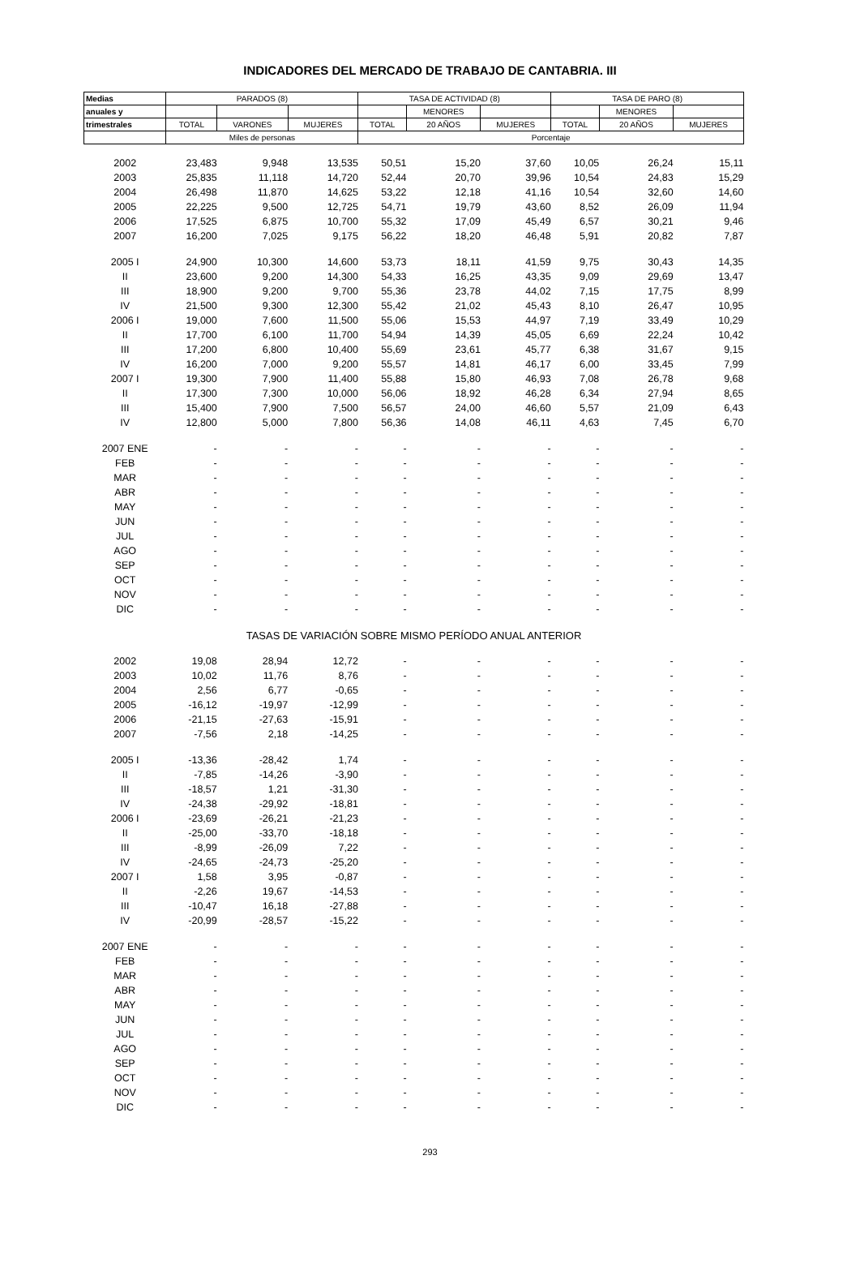INDICADORES DEL MERCADO DE TRABAJO DE CANTABRIA. III
| Medias | PARADOS (8) | | | TASA DE ACTIVIDAD (8) | | | TASA DE PARO (8) | | |
| --- | --- | --- | --- | --- | --- | --- | --- | --- | --- |
| anuales y | | | | | MENORES | | | MENORES | |
| trimestrales | TOTAL | VARONES | MUJERES | TOTAL | 20 AÑOS | MUJERES | TOTAL | 20 AÑOS | MUJERES |
| | Miles de personas | | | Porcentaje | | | | | |
| 2002 | 23,483 | 9,948 | 13,535 | 50,51 | 15,20 | 37,60 | 10,05 | 26,24 | 15,11 |
| 2003 | 25,835 | 11,118 | 14,720 | 52,44 | 20,70 | 39,96 | 10,54 | 24,83 | 15,29 |
| 2004 | 26,498 | 11,870 | 14,625 | 53,22 | 12,18 | 41,16 | 10,54 | 32,60 | 14,60 |
| 2005 | 22,225 | 9,500 | 12,725 | 54,71 | 19,79 | 43,60 | 8,52 | 26,09 | 11,94 |
| 2006 | 17,525 | 6,875 | 10,700 | 55,32 | 17,09 | 45,49 | 6,57 | 30,21 | 9,46 |
| 2007 | 16,200 | 7,025 | 9,175 | 56,22 | 18,20 | 46,48 | 5,91 | 20,82 | 7,87 |
| 2005 I | 24,900 | 10,300 | 14,600 | 53,73 | 18,11 | 41,59 | 9,75 | 30,43 | 14,35 |
| II | 23,600 | 9,200 | 14,300 | 54,33 | 16,25 | 43,35 | 9,09 | 29,69 | 13,47 |
| III | 18,900 | 9,200 | 9,700 | 55,36 | 23,78 | 44,02 | 7,15 | 17,75 | 8,99 |
| IV | 21,500 | 9,300 | 12,300 | 55,42 | 21,02 | 45,43 | 8,10 | 26,47 | 10,95 |
| 2006 I | 19,000 | 7,600 | 11,500 | 55,06 | 15,53 | 44,97 | 7,19 | 33,49 | 10,29 |
| II | 17,700 | 6,100 | 11,700 | 54,94 | 14,39 | 45,05 | 6,69 | 22,24 | 10,42 |
| III | 17,200 | 6,800 | 10,400 | 55,69 | 23,61 | 45,77 | 6,38 | 31,67 | 9,15 |
| IV | 16,200 | 7,000 | 9,200 | 55,57 | 14,81 | 46,17 | 6,00 | 33,45 | 7,99 |
| 2007 I | 19,300 | 7,900 | 11,400 | 55,88 | 15,80 | 46,93 | 7,08 | 26,78 | 9,68 |
| II | 17,300 | 7,300 | 10,000 | 56,06 | 18,92 | 46,28 | 6,34 | 27,94 | 8,65 |
| III | 15,400 | 7,900 | 7,500 | 56,57 | 24,00 | 46,60 | 5,57 | 21,09 | 6,43 |
| IV | 12,800 | 5,000 | 7,800 | 56,36 | 14,08 | 46,11 | 4,63 | 7,45 | 6,70 |
| 2007 ENE | - | - | - | - | - | - | - | - | - |
| FEB | - | - | - | - | - | - | - | - | - |
| MAR | - | - | - | - | - | - | - | - | - |
| ABR | - | - | - | - | - | - | - | - | - |
| MAY | - | - | - | - | - | - | - | - | - |
| JUN | - | - | - | - | - | - | - | - | - |
| JUL | - | - | - | - | - | - | - | - | - |
| AGO | - | - | - | - | - | - | - | - | - |
| SEP | - | - | - | - | - | - | - | - | - |
| OCT | - | - | - | - | - | - | - | - | - |
| NOV | - | - | - | - | - | - | - | - | - |
| DIC | - | - | - | - | - | - | - | - | - |
| TASAS DE VARIACIÓN SOBRE MISMO PERÍODO ANUAL ANTERIOR | | | | | | | | | |
| 2002 | 19,08 | 28,94 | 12,72 | - | - | - | - | - | - |
| 2003 | 10,02 | 11,76 | 8,76 | - | - | - | - | - | - |
| 2004 | 2,56 | 6,77 | -0,65 | - | - | - | - | - | - |
| 2005 | -16,12 | -19,97 | -12,99 | - | - | - | - | - | - |
| 2006 | -21,15 | -27,63 | -15,91 | - | - | - | - | - | - |
| 2007 | -7,56 | 2,18 | -14,25 | - | - | - | - | - | - |
| 2005 I | -13,36 | -28,42 | 1,74 | - | - | - | - | - | - |
| II | -7,85 | -14,26 | -3,90 | - | - | - | - | - | - |
| III | -18,57 | 1,21 | -31,30 | - | - | - | - | - | - |
| IV | -24,38 | -29,92 | -18,81 | - | - | - | - | - | - |
| 2006 I | -23,69 | -26,21 | -21,23 | - | - | - | - | - | - |
| II | -25,00 | -33,70 | -18,18 | - | - | - | - | - | - |
| III | -8,99 | -26,09 | 7,22 | - | - | - | - | - | - |
| IV | -24,65 | -24,73 | -25,20 | - | - | - | - | - | - |
| 2007 I | 1,58 | 3,95 | -0,87 | - | - | - | - | - | - |
| II | -2,26 | 19,67 | -14,53 | - | - | - | - | - | - |
| III | -10,47 | 16,18 | -27,88 | - | - | - | - | - | - |
| IV | -20,99 | -28,57 | -15,22 | - | - | - | - | - | - |
| 2007 ENE | - | - | - | - | - | - | - | - | - |
| FEB | - | - | - | - | - | - | - | - | - |
| MAR | - | - | - | - | - | - | - | - | - |
| ABR | - | - | - | - | - | - | - | - | - |
| MAY | - | - | - | - | - | - | - | - | - |
| JUN | - | - | - | - | - | - | - | - | - |
| JUL | - | - | - | - | - | - | - | - | - |
| AGO | - | - | - | - | - | - | - | - | - |
| SEP | - | - | - | - | - | - | - | - | - |
| OCT | - | - | - | - | - | - | - | - | - |
| NOV | - | - | - | - | - | - | - | - | - |
| DIC | - | - | - | - | - | - | - | - | - |
293